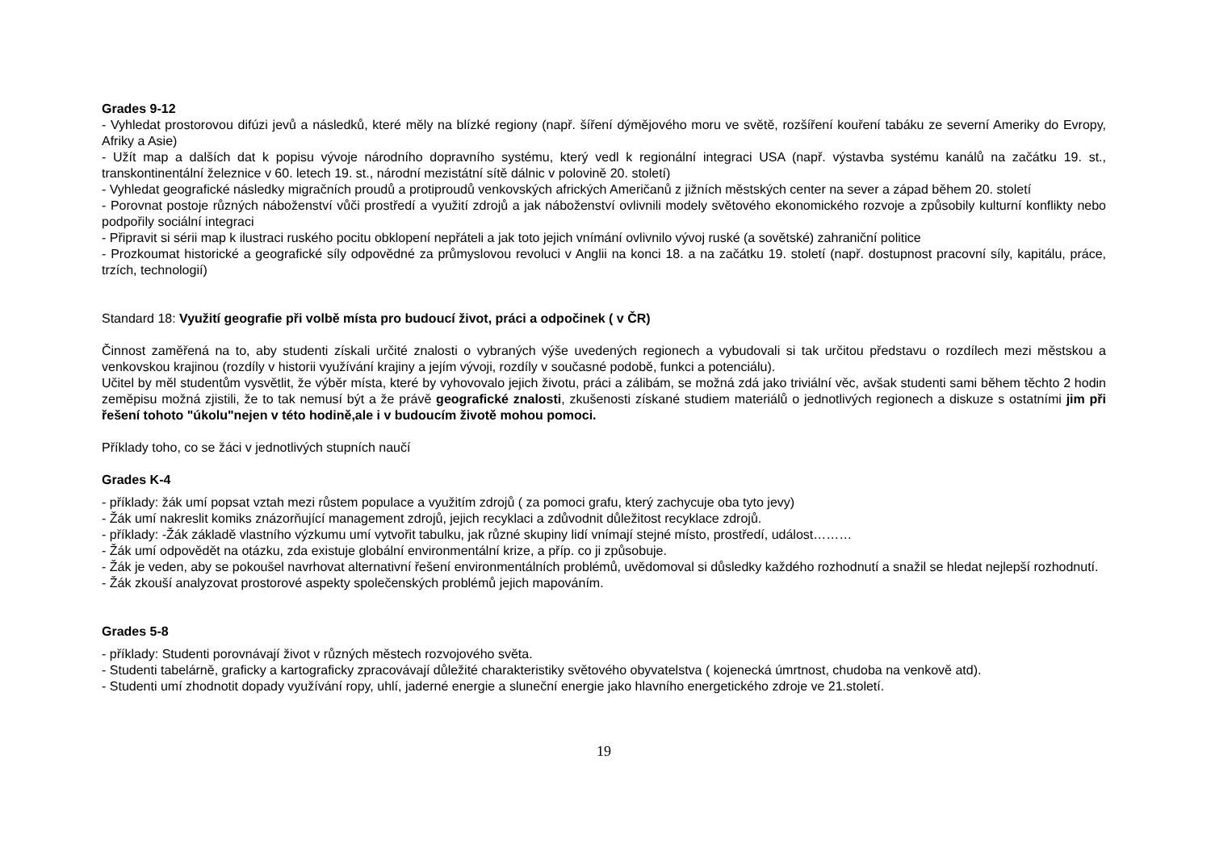Grades 9-12
- Vyhledat prostorovou difúzi jevů a následků, které měly na blízké regiony (např. šíření dýmějového moru ve světě, rozšíření kouření tabáku ze severní Ameriky do Evropy, Afriky a Asie)
- Užít map a dalších dat k popisu vývoje národního dopravního systému, který vedl k regionální integraci USA (např. výstavba systému kanálů na začátku 19. st., transkontinentální železnice v 60. letech 19. st., národní mezistátní sítě dálnic v polovině 20. století)
- Vyhledat geografické následky migračních proudů a protiproudů venkovských afrických Američanů z jižních městských center na sever a západ během 20. století
- Porovnat postoje různých náboženství vůči prostředí a využití zdrojů a jak náboženství ovlivnili modely světového ekonomického rozvoje a způsobily kulturní konflikty nebo podpořily sociální integraci
- Připravit si sérii map k ilustraci ruského pocitu obklopení nepřáteli a jak toto jejich vnímání ovlivnilo vývoj ruské (a sovětské) zahraniční politice
- Prozkoumat historické a geografické síly odpovědné za průmyslovou revoluci v Anglii na konci 18. a na začátku 19. století (např. dostupnost pracovní síly, kapitálu, práce, trzích, technologií)
Standard 18: Využití geografie při volbě místa pro budoucí život, práci a odpočinek ( v ČR)
Činnost zaměřená na to, aby studenti získali určité znalosti o vybraných výše uvedených regionech a vybudovali si tak určitou představu o rozdílech mezi městskou a venkovskou krajinou (rozdíly v historii využívání krajiny a jejím vývoji, rozdíly v současné podobě, funkci a potenciálu).
Učitel by měl studentům vysvětlit, že výběr místa, které by vyhovovalo jejich životu, práci a zálibám, se možná zdá jako triviální věc, avšak studenti sami během těchto 2 hodin zeměpisu možná zjistili, že to tak nemusí být a že právě geografické znalosti, zkušenosti získané studiem materiálů o jednotlivých regionech a diskuze s ostatními jim při řešení tohoto "úkolu"nejen v této hodině,ale i v budoucím životě mohou pomoci.
Příklady toho, co se žáci v jednotlivých stupních naučí
Grades K-4
- příklady: žák umí popsat vztah mezi růstem populace a využitím zdrojů ( za pomoci grafu, který zachycuje oba tyto jevy)
- Žák umí nakreslit komiks znázorňující management zdrojů, jejich recyklaci a zdůvodnit důležitost recyklace zdrojů.
- příklady: -Žák základě vlastního výzkumu umí vytvořit tabulku, jak různé skupiny lidí vnímají stejné místo, prostředí, událost………
- Žák umí odpovědět na otázku, zda existuje globální environmentální krize, a příp. co ji způsobuje.
- Žák je veden, aby se pokoušel navrhovat alternativní řešení environmentálních problémů, uvědomoval si důsledky každého rozhodnutí a snažil se hledat nejlepší rozhodnutí.
- Žák zkouší analyzovat prostorové aspekty společenských problémů jejich mapováním.
Grades 5-8
- příklady: Studenti porovnávají život v různých městech rozvojového světa.
- Studenti tabelárně, graficky a kartograficky zpracovávají důležité charakteristiky světového obyvatelstva ( kojenecká úmrtnost, chudoba na venkově atd).
- Studenti umí zhodnotit dopady využívání ropy, uhlí, jaderné energie a sluneční energie jako hlavního energetického zdroje ve 21.století.
19